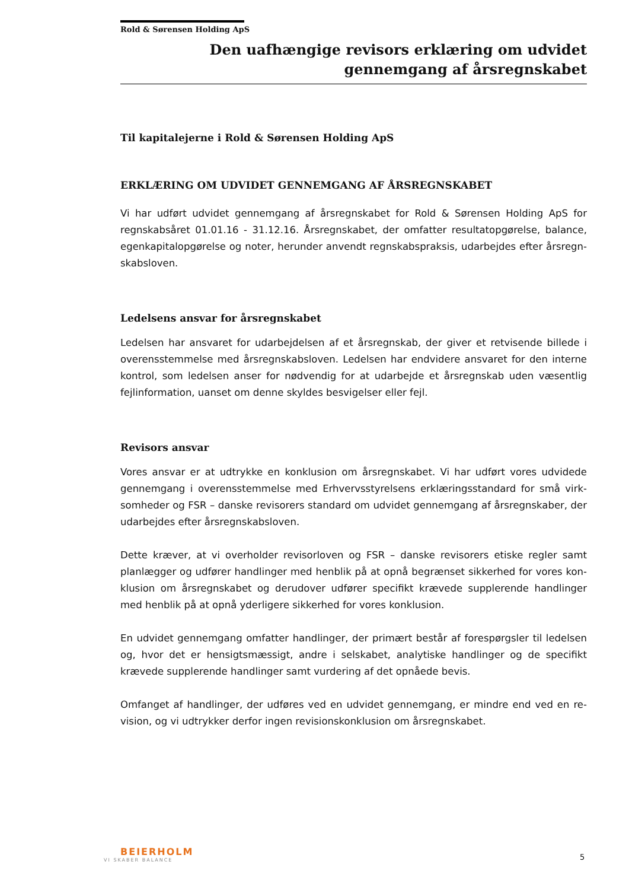Rold & Sørensen Holding ApS
Den uafhængige revisors erklæring om udvidet
gennemgang af årsregnskabet
Til kapitalejerne i Rold & Sørensen Holding ApS
ERKLÆRING OM UDVIDET GENNEMGANG AF ÅRSREGNSKABET
Vi har udført udvidet gennemgang af årsregnskabet for Rold & Sørensen Holding ApS for regnskabsåret 01.01.16 - 31.12.16. Årsregnskabet, der omfatter resultatopgørelse, balance, egenkapitalopgørelse og noter, herunder anvendt regnskabspraksis, udarbejdes efter årsregn­skabsloven.
Ledelsens ansvar for årsregnskabet
Ledelsen har ansvaret for udarbejdelsen af et årsregnskab, der giver et retvisende billede i overensstemmelse med årsregnskabsloven. Ledelsen har endvidere ansvaret for den interne kontrol, som ledelsen anser for nødvendig for at udarbejde et årsregnskab uden væsentlig fejlinformation, uanset om denne skyldes besvigelser eller fejl.
Revisors ansvar
Vores ansvar er at udtrykke en konklusion om årsregnskabet. Vi har udført vores udvidede gennemgang i overensstemmelse med Erhvervsstyrelsens erklæringsstandard for små virk­somheder og FSR – danske revisorers standard om udvidet gennemgang af årsregnskaber, der udarbejdes efter årsregnskabsloven.
Dette kræver, at vi overholder revisorloven og FSR – danske revisorers etiske regler samt planlægger og udfører handlinger med henblik på at opnå begrænset sikkerhed for vores kon­klusion om årsregnskabet og derudover udfører specifikt krævede supplerende handlinger med henblik på at opnå yderligere sikkerhed for vores konklusion.
En udvidet gennemgang omfatter handlinger, der primært består af forespørgsler til ledelsen og, hvor det er hensigtsmæssigt, andre i selskabet, analytiske handlinger og de specifikt krævede supplerende handlinger samt vurdering af det opnåede bevis.
Omfanget af handlinger, der udføres ved en udvidet gennemgang, er mindre end ved en re­vision, og vi udtrykker derfor ingen revisionskonklusion om årsregnskabet.
BEIERHOLM
VI SKABER BALANCE
5